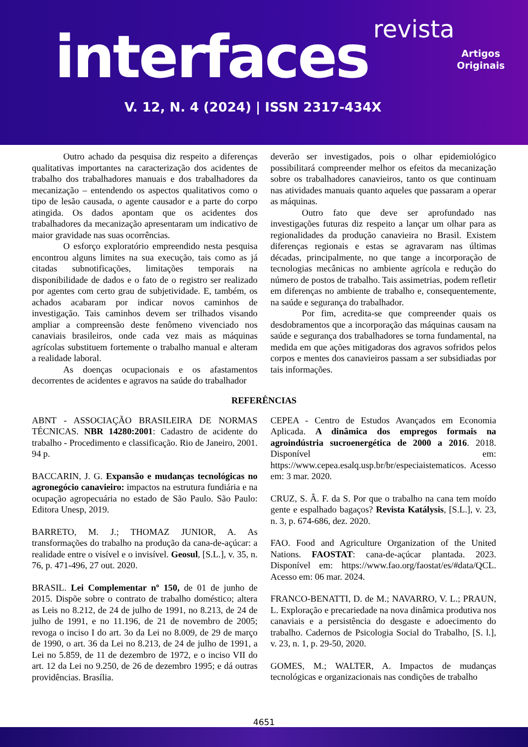revista
interfaces
Artigos
Originais
V. 12, N. 4 (2024) | ISSN 2317-434X
Outro achado da pesquisa diz respeito a diferenças qualitativas importantes na caracterização dos acidentes de trabalho dos trabalhadores manuais e dos trabalhadores da mecanização – entendendo os aspectos qualitativos como o tipo de lesão causada, o agente causador e a parte do corpo atingida. Os dados apontam que os acidentes dos trabalhadores da mecanização apresentaram um indicativo de maior gravidade nas suas ocorrências.
O esforço exploratório empreendido nesta pesquisa encontrou alguns limites na sua execução, tais como as já citadas subnotificações, limitações temporais na disponibilidade de dados e o fato de o registro ser realizado por agentes com certo grau de subjetividade. E, também, os achados acabaram por indicar novos caminhos de investigação. Tais caminhos devem ser trilhados visando ampliar a compreensão deste fenômeno vivenciado nos canaviais brasileiros, onde cada vez mais as máquinas agrícolas substituem fortemente o trabalho manual e alteram a realidade laboral.
As doenças ocupacionais e os afastamentos decorrentes de acidentes e agravos na saúde do trabalhador
deverão ser investigados, pois o olhar epidemiológico possibilitará compreender melhor os efeitos da mecanização sobre os trabalhadores canavieiros, tanto os que continuam nas atividades manuais quanto aqueles que passaram a operar as máquinas.
Outro fato que deve ser aprofundado nas investigações futuras diz respeito a lançar um olhar para as regionalidades da produção canavieira no Brasil. Existem diferenças regionais e estas se agravaram nas últimas décadas, principalmente, no que tange a incorporação de tecnologias mecânicas no ambiente agrícola e redução do número de postos de trabalho. Tais assimetrias, podem refletir em diferenças no ambiente de trabalho e, consequentemente, na saúde e segurança do trabalhador.
Por fim, acredita-se que compreender quais os desdobramentos que a incorporação das máquinas causam na saúde e segurança dos trabalhadores se torna fundamental, na medida em que ações mitigadoras dos agravos sofridos pelos corpos e mentes dos canavieiros passam a ser subsidiadas por tais informações.
REFERÊNCIAS
ABNT - ASSOCIAÇÃO BRASILEIRA DE NORMAS TÉCNICAS. NBR 14280:2001: Cadastro de acidente do trabalho - Procedimento e classificação. Rio de Janeiro, 2001. 94 p.
BACCARIN, J. G. Expansão e mudanças tecnológicas no agronegócio canavieiro: impactos na estrutura fundiária e na ocupação agropecuária no estado de São Paulo. São Paulo: Editora Unesp, 2019.
BARRETO, M. J.; THOMAZ JUNIOR, A. As transformações do trabalho na produção da cana-de-açúcar: a realidade entre o visível e o invisível. Geosul, [S.L.], v. 35, n. 76, p. 471-496, 27 out. 2020.
BRASIL. Lei Complementar nº 150, de 01 de junho de 2015. Dispõe sobre o contrato de trabalho doméstico; altera as Leis no 8.212, de 24 de julho de 1991, no 8.213, de 24 de julho de 1991, e no 11.196, de 21 de novembro de 2005; revoga o inciso I do art. 3o da Lei no 8.009, de 29 de março de 1990, o art. 36 da Lei no 8.213, de 24 de julho de 1991, a Lei no 5.859, de 11 de dezembro de 1972, e o inciso VII do art. 12 da Lei no 9.250, de 26 de dezembro 1995; e dá outras providências. Brasília.
CEPEA - Centro de Estudos Avançados em Economia Aplicada. A dinâmica dos empregos formais na agroindústria sucroenergética de 2000 a 2016. 2018. Disponível em: https://www.cepea.esalq.usp.br/br/especiaistematicos. Acesso em: 3 mar. 2020.
CRUZ, S. Â. F. da S. Por que o trabalho na cana tem moído gente e espalhado bagaços? Revista Katálysis, [S.L.], v. 23, n. 3, p. 674-686, dez. 2020.
FAO. Food and Agriculture Organization of the United Nations. FAOSTAT: cana-de-açúcar plantada. 2023. Disponível em: https://www.fao.org/faostat/es/#data/QCL. Acesso em: 06 mar. 2024.
FRANCO-BENATTI, D. de M.; NAVARRO, V. L.; PRAUN, L. Exploração e precariedade na nova dinâmica produtiva nos canaviais e a persistência do desgaste e adoecimento do trabalho. Cadernos de Psicologia Social do Trabalho, [S. l.], v. 23, n. 1, p. 29-50, 2020.
GOMES, M.; WALTER, A. Impactos de mudanças tecnológicas e organizacionais nas condições de trabalho
4651